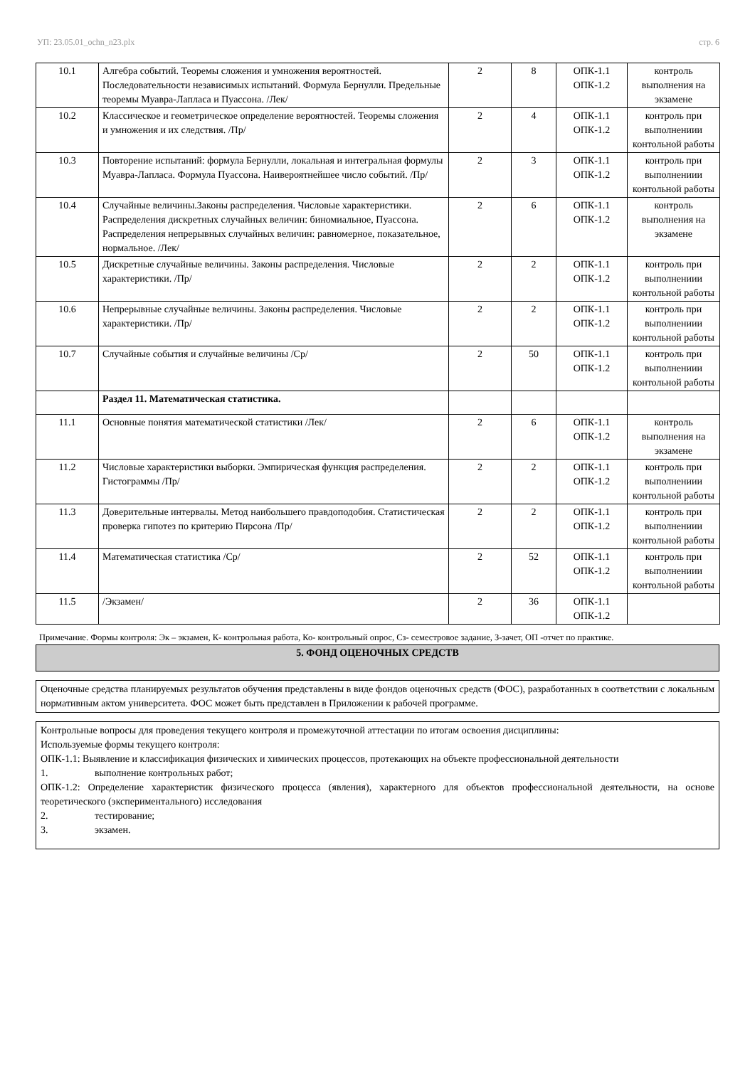УП: 23.05.01_ochn_n23.plx стр. 6
| 10.1 | Алгебра событий. Теоремы сложения и умножения вероятностей. Последовательности независимых испытаний. Формула Бернулли. Предельные теоремы Муавра-Лапласа и Пуассона. /Лек/ | 2 | 8 | ОПК-1.1 ОПК-1.2 | контроль выполнения на экзамене |
| 10.2 | Классическое и геометрическое определение вероятностей. Теоремы сложения и умножения и их следствия. /Пр/ | 2 | 4 | ОПК-1.1 ОПК-1.2 | контроль при выполнениии контольной работы |
| 10.3 | Повторение испытаний: формула Бернулли, локальная и интегральная формулы Муавра-Лапласа. Формула Пуассона. Наивероятнейшее число событий. /Пр/ | 2 | 3 | ОПК-1.1 ОПК-1.2 | контроль при выполнениии контольной работы |
| 10.4 | Случайные величины.Законы распределения. Числовые характеристики. Распределения дискретных случайных величин: биномиальное, Пуассона. Распределения непрерывных случайных величин: равномерное, показательное, нормальное. /Лек/ | 2 | 6 | ОПК-1.1 ОПК-1.2 | контроль выполнения на экзамене |
| 10.5 | Дискретные случайные величины. Законы распределения. Числовые характеристики. /Пр/ | 2 | 2 | ОПК-1.1 ОПК-1.2 | контроль при выполнениии контольной работы |
| 10.6 | Непрерывные случайные величины. Законы распределения. Числовые характеристики. /Пр/ | 2 | 2 | ОПК-1.1 ОПК-1.2 | контроль при выполнениии контольной работы |
| 10.7 | Случайные события и случайные величины /Ср/ | 2 | 50 | ОПК-1.1 ОПК-1.2 | контроль при выполнениии контольной работы |
| | Раздел 11. Математическая статистика. | | | | |
| 11.1 | Основные понятия математической статистики /Лек/ | 2 | 6 | ОПК-1.1 ОПК-1.2 | контроль выполнения на экзамене |
| 11.2 | Числовые характеристики выборки. Эмпирическая функция распределения. Гистограммы /Пр/ | 2 | 2 | ОПК-1.1 ОПК-1.2 | контроль при выполнениии контольной работы |
| 11.3 | Доверительные интервалы. Метод наибольшего правдоподобия. Статистическая проверка гипотез по критерию Пирсона /Пр/ | 2 | 2 | ОПК-1.1 ОПК-1.2 | контроль при выполнениии контольной работы |
| 11.4 | Математическая статистика /Ср/ | 2 | 52 | ОПК-1.1 ОПК-1.2 | контроль при выполнениии контольной работы |
| 11.5 | /Экзамен/ | 2 | 36 | ОПК-1.1 ОПК-1.2 | |
Примечание. Формы контроля: Эк – экзамен, К- контрольная работа, Ко- контрольный опрос, Сз- семестровое задание, З-зачет, ОП -отчет по практике.
5. ФОНД ОЦЕНОЧНЫХ СРЕДСТВ
Оценочные средства планируемых результатов обучения представлены в виде фондов оценочных средств (ФОС), разработанных в соответствии с локальным нормативным актом университета. ФОС может быть представлен в Приложении к рабочей программе.
Контрольные вопросы для проведения текущего контроля и промежуточной аттестации по итогам освоения дисциплины:
Используемые формы текущего контроля:
ОПК-1.1: Выявление и классификация физических и химических процессов, протекающих на объекте профессиональной деятельности
1. выполнение контрольных работ;
ОПК-1.2: Определение характеристик физического процесса (явления), характерного для объектов профессиональной деятельности, на основе теоретического (экспериментального) исследования
2. тестирование;
3. экзамен.